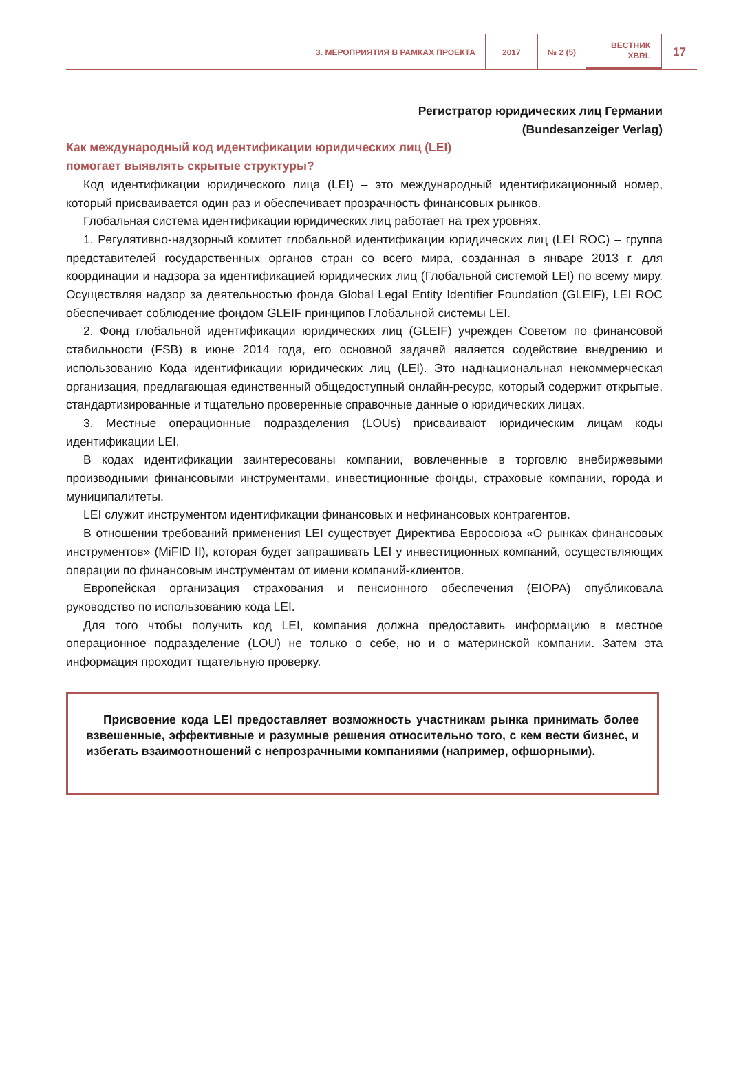3. МЕРОПРИЯТИЯ В РАМКАХ ПРОЕКТА
2017 № 2 (5)
ВЕСТНИК
XBRL
17
Регистратор юридических лиц Германии
(Bundesanzeiger Verlag)
Как международный код идентификации юридических лиц (LEI)
помогает выявлять скрытые структуры?
Код идентификации юридического лица (LEI) – это международный идентификационный номер, который присваивается один раз и обеспечивает прозрачность финансовых рынков.
Глобальная система идентификации юридических лиц работает на трех уровнях.
1. Регулятивно-надзорный комитет глобальной идентификации юридических лиц (LEI ROC) – группа представителей государственных органов стран со всего мира, созданная в январе 2013 г. для координации и надзора за идентификацией юридических лиц (Глобальной системой LEI) по всему миру. Осуществляя надзор за деятельностью фонда Global Legal Entity Identifier Foundation (GLEIF), LEI ROC обеспечивает соблюдение фондом GLEIF принципов Глобальной системы LEI.
2. Фонд глобальной идентификации юридических лиц (GLEIF) учрежден Советом по финансовой стабильности (FSB) в июне 2014 года, его основной задачей является содействие внедрению и использованию Кода идентификации юридических лиц (LEI). Это наднациональная некоммерческая организация, предлагающая единственный общедоступный онлайн-ресурс, который содержит открытые, стандартизированные и тщательно проверенные справочные данные о юридических лицах.
3. Местные операционные подразделения (LOUs) присваивают юридическим лицам коды идентификации LEI.
В кодах идентификации заинтересованы компании, вовлеченные в торговлю внебиржевыми производными финансовыми инструментами, инвестиционные фонды, страховые компании, города и муниципалитеты.
LEI служит инструментом идентификации финансовых и нефинансовых контрагентов.
В отношении требований применения LEI существует Директива Евросоюза «О рынках финансовых инструментов» (MiFID II), которая будет запрашивать LEI у инвестиционных компаний, осуществляющих операции по финансовым инструментам от имени компаний-клиентов.
Европейская организация страхования и пенсионного обеспечения (EIOPA) опубликовала руководство по использованию кода LEI.
Для того чтобы получить код LEI, компания должна предоставить информацию в местное операционное подразделение (LOU) не только о себе, но и о материнской компании. Затем эта информация проходит тщательную проверку.
Присвоение кода LEI предоставляет возможность участникам рынка принимать более взвешенные, эффективные и разумные решения относительно того, с кем вести бизнес, и избегать взаимоотношений с непрозрачными компаниями (например, офшорными).